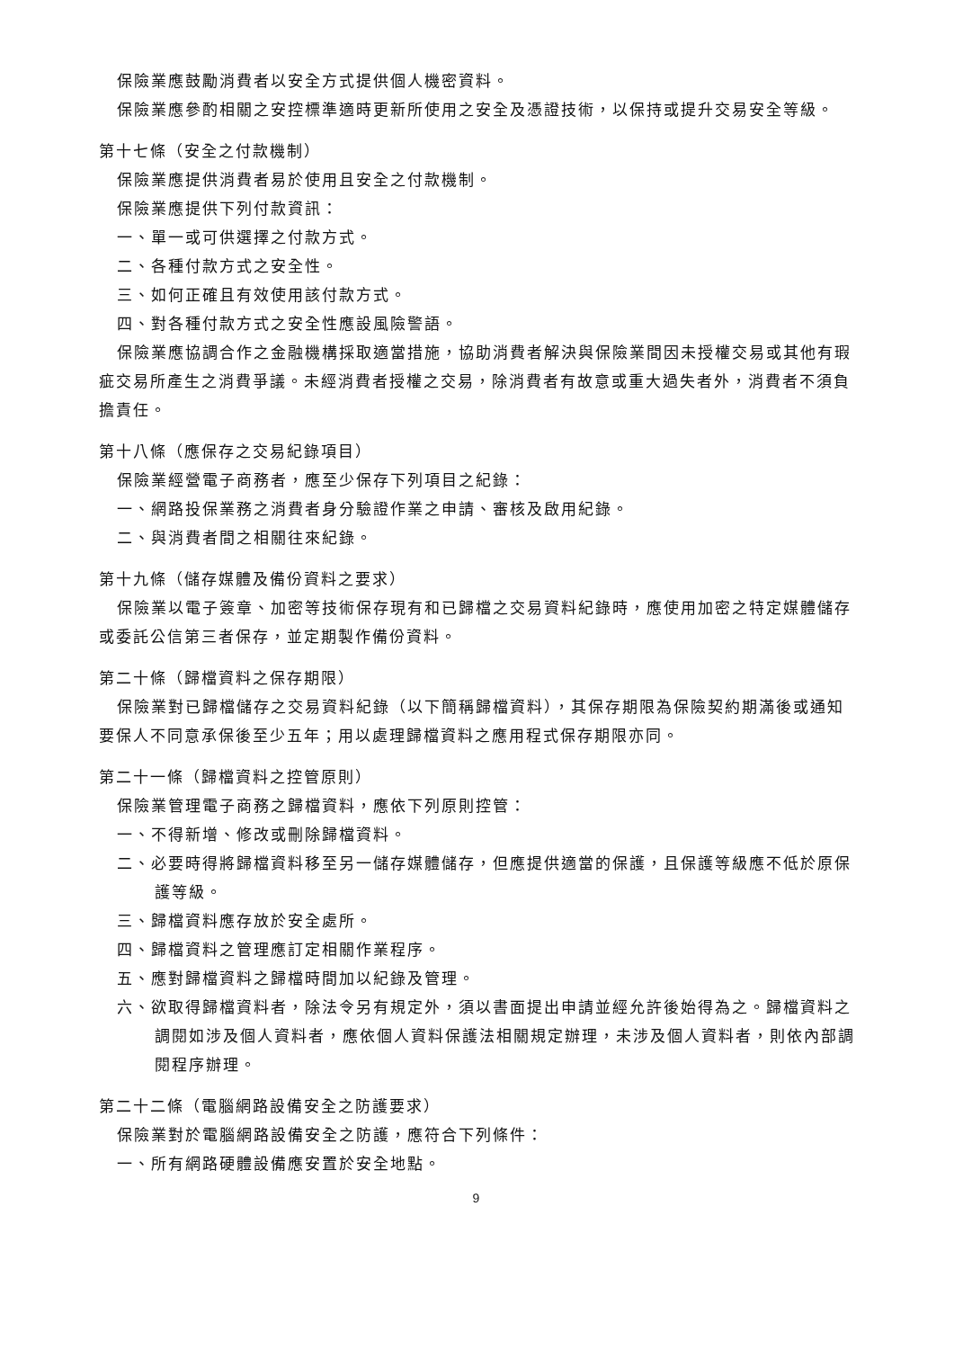保險業應鼓勵消費者以安全方式提供個人機密資料。
保險業應參酌相關之安控標準適時更新所使用之安全及憑證技術，以保持或提升交易安全等級。
第十七條（安全之付款機制）
保險業應提供消費者易於使用且安全之付款機制。
保險業應提供下列付款資訊：
一、單一或可供選擇之付款方式。
二、各種付款方式之安全性。
三、如何正確且有效使用該付款方式。
四、對各種付款方式之安全性應設風險警語。
保險業應協調合作之金融機構採取適當措施，協助消費者解決與保險業間因未授權交易或其他有瑕疵交易所產生之消費爭議。未經消費者授權之交易，除消費者有故意或重大過失者外，消費者不須負擔責任。
第十八條（應保存之交易紀錄項目）
保險業經營電子商務者，應至少保存下列項目之紀錄：
一、網路投保業務之消費者身分驗證作業之申請、審核及啟用紀錄。
二、與消費者間之相關往來紀錄。
第十九條（儲存媒體及備份資料之要求）
保險業以電子簽章、加密等技術保存現有和已歸檔之交易資料紀錄時，應使用加密之特定媒體儲存或委託公信第三者保存，並定期製作備份資料。
第二十條（歸檔資料之保存期限）
保險業對已歸檔儲存之交易資料紀錄（以下簡稱歸檔資料），其保存期限為保險契約期滿後或通知要保人不同意承保後至少五年；用以處理歸檔資料之應用程式保存期限亦同。
第二十一條（歸檔資料之控管原則）
保險業管理電子商務之歸檔資料，應依下列原則控管：
一、不得新增、修改或刪除歸檔資料。
二、必要時得將歸檔資料移至另一儲存媒體儲存，但應提供適當的保護，且保護等級應不低於原保護等級。
三、歸檔資料應存放於安全處所。
四、歸檔資料之管理應訂定相關作業程序。
五、應對歸檔資料之歸檔時間加以紀錄及管理。
六、欲取得歸檔資料者，除法令另有規定外，須以書面提出申請並經允許後始得為之。歸檔資料之調閱如涉及個人資料者，應依個人資料保護法相關規定辦理，未涉及個人資料者，則依內部調閱程序辦理。
第二十二條（電腦網路設備安全之防護要求）
保險業對於電腦網路設備安全之防護，應符合下列條件：
一、所有網路硬體設備應安置於安全地點。
9